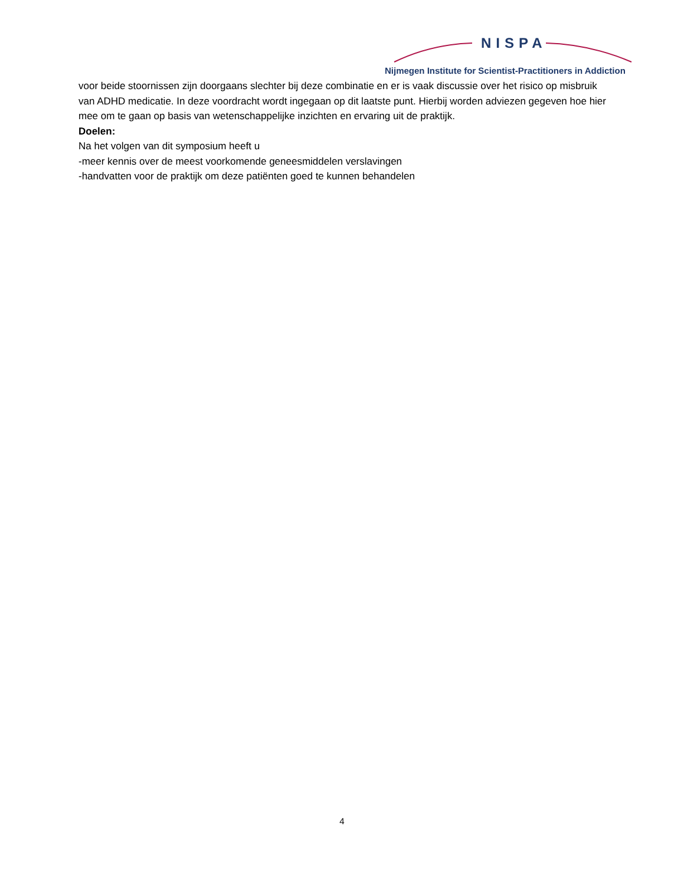NISPA
Nijmegen Institute for Scientist-Practitioners in Addiction
voor beide stoornissen zijn doorgaans slechter bij deze combinatie en er is vaak discussie over het risico op misbruik van ADHD medicatie. In deze voordracht wordt ingegaan op dit laatste punt. Hierbij worden adviezen gegeven hoe hier mee om te gaan op basis van wetenschappelijke inzichten en ervaring uit de praktijk.
Doelen:
Na het volgen van dit symposium heeft u
-meer kennis over de meest voorkomende geneesmiddelen verslavingen
-handvatten voor de praktijk om deze patiënten goed te kunnen behandelen
4